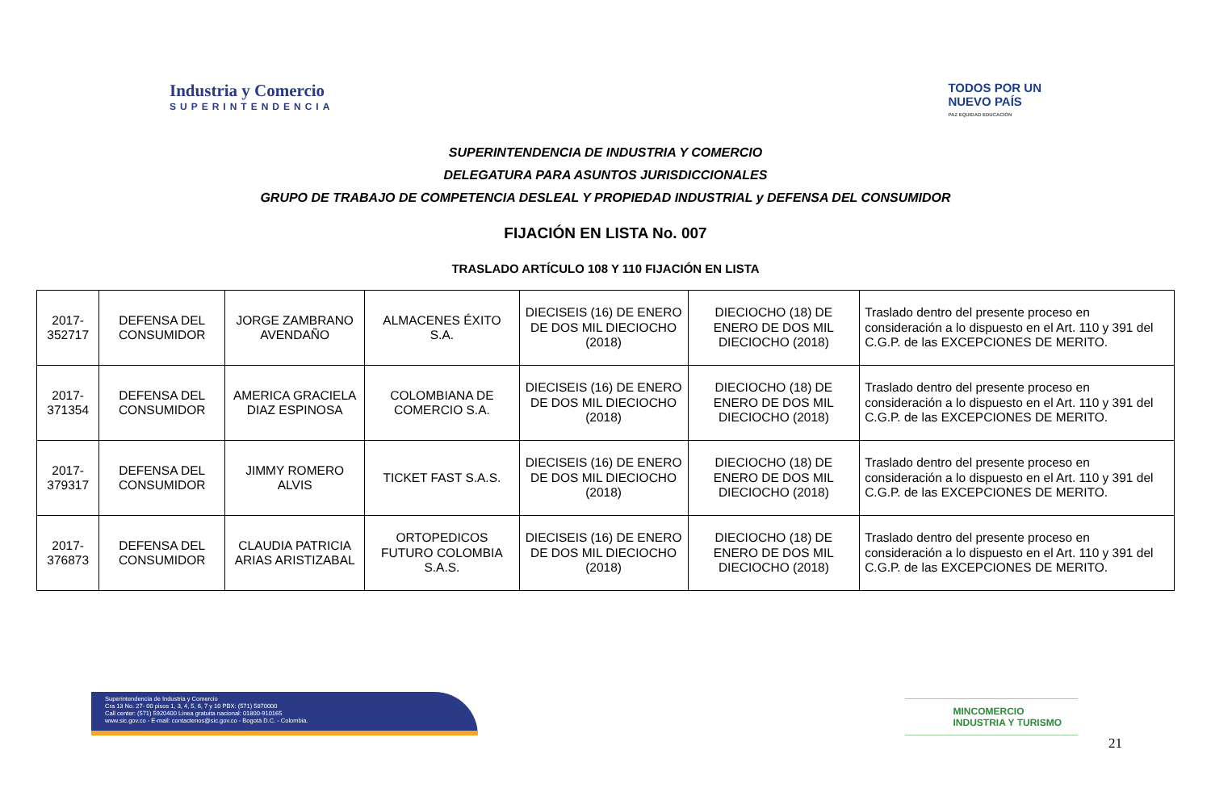Industria y Comercio
SUPERINTENDENCIA
TODOS POR UN
NUEVO PAÍS
PAZ EQUIDAD EDUCACIÓN
SUPERINTENDENCIA DE INDUSTRIA Y COMERCIO
DELEGATURA PARA ASUNTOS JURISDICCIONALES
GRUPO DE TRABAJO DE COMPETENCIA DESLEAL Y PROPIEDAD INDUSTRIAL y DEFENSA DEL CONSUMIDOR
FIJACIÓN EN LISTA No. 007
TRASLADO ARTÍCULO 108 Y 110 FIJACIÓN EN LISTA
| 2017-352717 | DEFENSA DEL CONSUMIDOR | JORGE ZAMBRANO AVENDAÑO | ALMACENES ÉXITO S.A. | DIECISEIS (16) DE ENERO DE DOS MIL DIECIOCHO (2018) | DIECIOCHO (18) DE ENERO DE DOS MIL DIECIOCHO (2018) | Traslado dentro del presente proceso en consideración a lo dispuesto en el Art. 110 y 391 del C.G.P. de las EXCEPCIONES DE MERITO. |
| 2017-371354 | DEFENSA DEL CONSUMIDOR | AMERICA GRACIELA DIAZ ESPINOSA | COLOMBIANA DE COMERCIO S.A. | DIECISEIS (16) DE ENERO DE DOS MIL DIECIOCHO (2018) | DIECIOCHO (18) DE ENERO DE DOS MIL DIECIOCHO (2018) | Traslado dentro del presente proceso en consideración a lo dispuesto en el Art. 110 y 391 del C.G.P. de las EXCEPCIONES DE MERITO. |
| 2017-379317 | DEFENSA DEL CONSUMIDOR | JIMMY ROMERO ALVIS | TICKET FAST S.A.S. | DIECISEIS (16) DE ENERO DE DOS MIL DIECIOCHO (2018) | DIECIOCHO (18) DE ENERO DE DOS MIL DIECIOCHO (2018) | Traslado dentro del presente proceso en consideración a lo dispuesto en el Art. 110 y 391 del C.G.P. de las EXCEPCIONES DE MERITO. |
| 2017-376873 | DEFENSA DEL CONSUMIDOR | CLAUDIA PATRICIA ARIAS ARISTIZABAL | ORTOPEDICOS FUTURO COLOMBIA S.A.S. | DIECISEIS (16) DE ENERO DE DOS MIL DIECIOCHO (2018) | DIECIOCHO (18) DE ENERO DE DOS MIL DIECIOCHO (2018) | Traslado dentro del presente proceso en consideración a lo dispuesto en el Art. 110 y 391 del C.G.P. de las EXCEPCIONES DE MERITO. |
Superintendencia de Industria y Comercio
Cra 13 No. 27- 00 pisos 1, 3, 4, 5, 6, 7 y 10 PBX: (571) 5870000
Call center: (571) 5920400 Línea gratuita nacional: 01800-910165
www.sic.gov.co - E-mail: contactenos@sic.gov.co - Bogotá D.C. - Colombia.
MINCOMERCIO
INDUSTRIA Y TURISMO
21